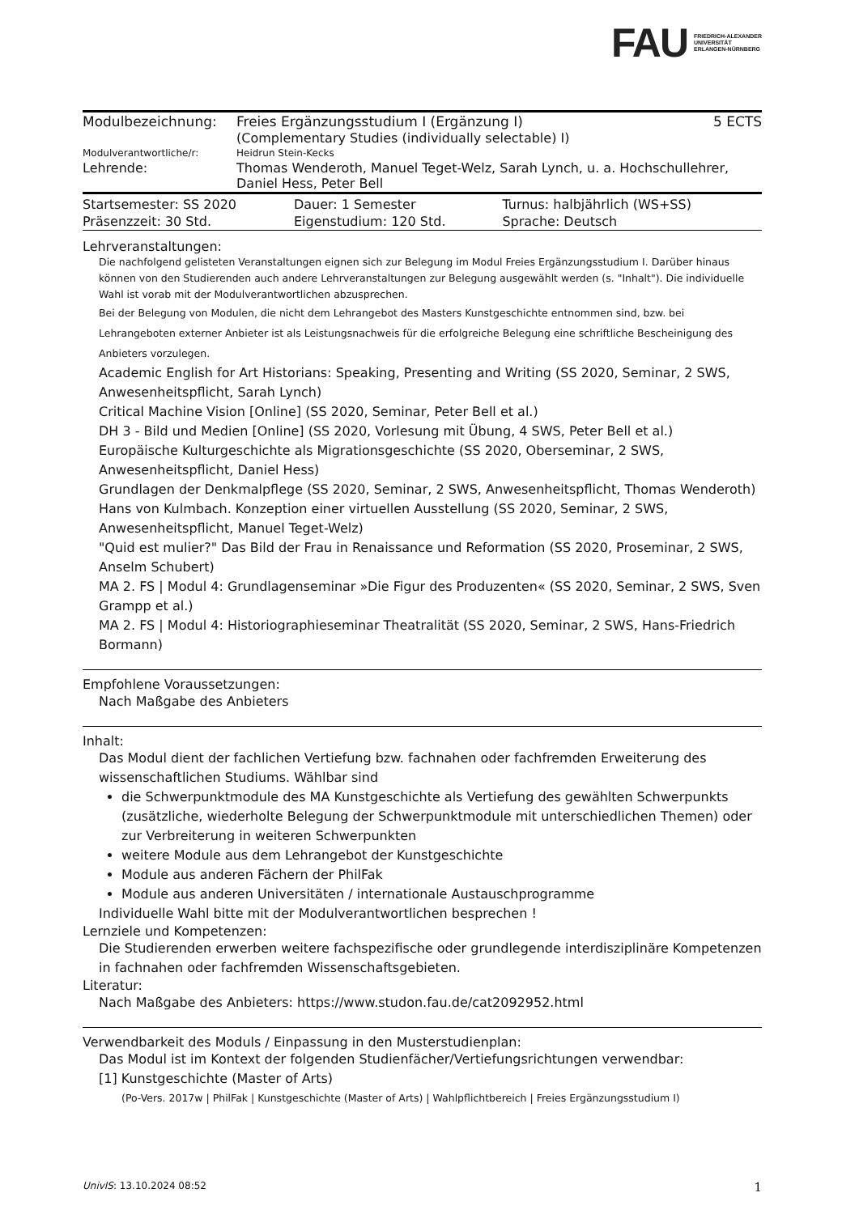FAU FRIEDRICH-ALEXANDER
UNIVERSITÄT
ERLANGEN-NÜRNBERG
| Modulbezeichnung: | Freies Ergänzungsstudium I (Ergänzung I) (Complementary Studies (individually selectable) I) | 5 ECTS |
| Modulverantwortliche/r: | Heidrun Stein-Kecks | |
| Lehrende: | Thomas Wenderoth, Manuel Teget-Welz, Sarah Lynch, u. a. Hochschullehrer, Daniel Hess, Peter Bell | |
| Startsemester: SS 2020 | Dauer: 1 Semester | Turnus: halbjährlich (WS+SS) |
| Präsenzzeit: 30 Std. | Eigenstudium: 120 Std. | Sprache: Deutsch |
Lehrveranstaltungen:
Die nachfolgend gelisteten Veranstaltungen eignen sich zur Belegung im Modul Freies Ergänzungsstudium I. Darüber hinaus können von den Studierenden auch andere Lehrveranstaltungen zur Belegung ausgewählt werden (s. "Inhalt"). Die individuelle Wahl ist vorab mit der Modulverantwortlichen abzusprechen.
Bei der Belegung von Modulen, die nicht dem Lehrangebot des Masters Kunstgeschichte entnommen sind, bzw. bei Lehrangeboten externer Anbieter ist als Leistungsnachweis für die erfolgreiche Belegung eine schriftliche Bescheinigung des Anbieters vorzulegen.
Academic English for Art Historians: Speaking, Presenting and Writing (SS 2020, Seminar, 2 SWS, Anwesenheitspflicht, Sarah Lynch)
Critical Machine Vision [Online] (SS 2020, Seminar, Peter Bell et al.)
DH 3 - Bild und Medien [Online] (SS 2020, Vorlesung mit Übung, 4 SWS, Peter Bell et al.)
Europäische Kulturgeschichte als Migrationsgeschichte (SS 2020, Oberseminar, 2 SWS, Anwesenheitspflicht, Daniel Hess)
Grundlagen der Denkmalpflege (SS 2020, Seminar, 2 SWS, Anwesenheitspflicht, Thomas Wenderoth)
Hans von Kulmbach. Konzeption einer virtuellen Ausstellung (SS 2020, Seminar, 2 SWS, Anwesenheitspflicht, Manuel Teget-Welz)
"Quid est mulier?" Das Bild der Frau in Renaissance und Reformation (SS 2020, Proseminar, 2 SWS, Anselm Schubert)
MA 2. FS | Modul 4: Grundlagenseminar »Die Figur des Produzenten« (SS 2020, Seminar, 2 SWS, Sven Grampp et al.)
MA 2. FS | Modul 4: Historiographieseminar Theatralität (SS 2020, Seminar, 2 SWS, Hans-Friedrich Bormann)
Empfohlene Voraussetzungen:
Nach Maßgabe des Anbieters
Inhalt:
Das Modul dient der fachlichen Vertiefung bzw. fachnahen oder fachfremden Erweiterung des wissenschaftlichen Studiums. Wählbar sind
die Schwerpunktmodule des MA Kunstgeschichte als Vertiefung des gewählten Schwerpunkts (zusätzliche, wiederholte Belegung der Schwerpunktmodule mit unterschiedlichen Themen) oder zur Verbreiterung in weiteren Schwerpunkten
weitere Module aus dem Lehrangebot der Kunstgeschichte
Module aus anderen Fächern der PhilFak
Module aus anderen Universitäten / internationale Austauschprogramme
Individuelle Wahl bitte mit der Modulverantwortlichen besprechen !
Lernziele und Kompetenzen:
Die Studierenden erwerben weitere fachspezifische oder grundlegende interdisziplinäre Kompetenzen in fachnahen oder fachfremden Wissenschaftsgebieten.
Literatur:
Nach Maßgabe des Anbieters: https://www.studon.fau.de/cat2092952.html
Verwendbarkeit des Moduls / Einpassung in den Musterstudienplan:
Das Modul ist im Kontext der folgenden Studienfächer/Vertiefungsrichtungen verwendbar:
[1] Kunstgeschichte (Master of Arts)
(Po-Vers. 2017w | PhilFak | Kunstgeschichte (Master of Arts) | Wahlpflichtbereich | Freies Ergänzungsstudium I)
UnivIS: 13.10.2024 08:52 1